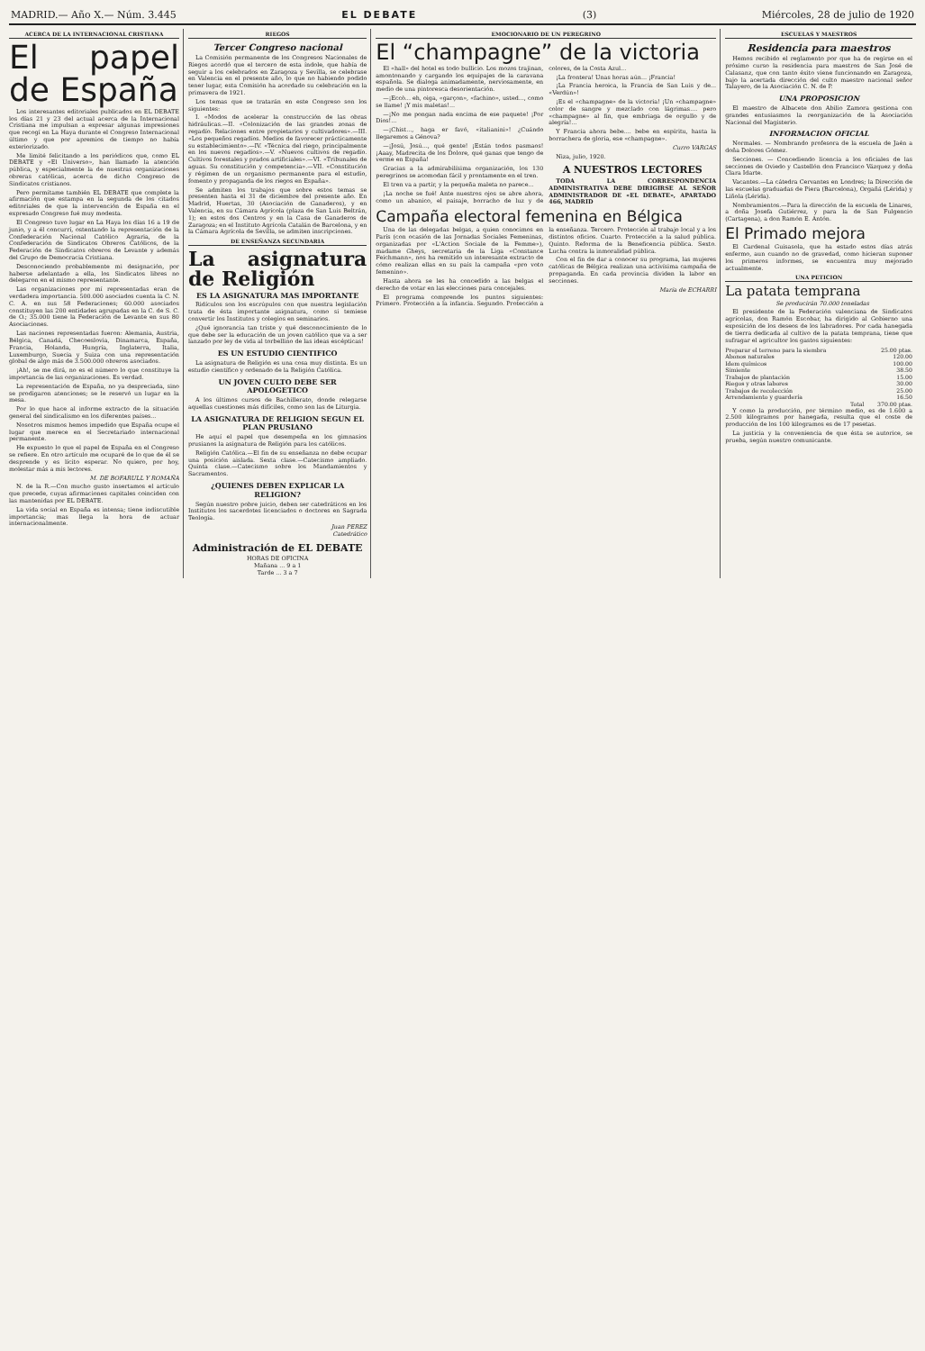MADRID.— Año X.— Núm. 3.445 EL DEBATE (3) Miércoles, 28 de julio de 1920
ACERCA DE LA INTERNACIONAL CRISTIANA
El papel de España
Los interesantes editoriales publicados en EL DEBATE los días 21 y 23 del actual acerca de la Internacional Cristiana me impulsan a expresar algunas impresiones que recogí en La Haya durante el Congreso Internacional último y que por apremios de tiempo no había exteriorizado.
Me limité felicitando a los periódicos que, como EL DEBATE y «El Universo», han llamado la atención pública, y especialmente la de nuestras organizaciones obreras católicas, acerca de dicho Congreso de Sindicatos cristianos.
Pero permítame también EL DEBATE que complete la afirmación que estampa en la segunda de los citados editoriales de que la intervención de España en el expresado Congreso fué muy modesta.
El Congreso tuvo lugar en La Haya los días 16 a 19 de junio, y a él concurrí, ostentando la representación de la Confederación Nacional Católico Agraria, de la Confederación de Sindicatos Obreros Católicos, de la Federación de Sindicatos obreros de Levante y además del Grupo de Democracia Cristiana.
Desconociendo probablemente mi designación, por haberse adelantado a ella, los Sindicatos libres no delegaron en el mismo representante.
Las organizaciones por mí representadas eran de verdadera importancia. 500.000 asociados cuenta la C. N. C. A. en sus 58 Federaciones; 60.000 asociados constituyen las 200 entidades agrupadas en la C. de S. C. de O.; 35.000 tiene la Federación de Levante en sus 80 Asociaciones.
Las naciones representadas fueron: Alemania, Austria, Bélgica, Canadá, Checoeslovia, Dinamarca, España, Francia, Holanda, Hungría, Inglaterra, Italia, Luxemburgo, Suecia y Suiza con una representación global de algo más de 3.500.000 obreros asociados.
¡Ah!, se me dirá, no es el número lo que constituye la importancia de las organizaciones. Es verdad.
La representación de España, no ya despreciada, sino se prodigaron atenciones; se le reservó un lugar en la mesa.
Por lo que hace al informe extracto de la situación general del sindicalismo en los diferentes países...
Nosotros mismos hemos impedido que España ocupe el lugar que merece en el Secretariado internacional permanente.
He expuesto lo que el papel de España en el Congreso se refiere. En otro artículo me ocuparé de lo que de él se desprende y es lícito esperar. No quiero, por hoy, molestar más a mis lectores.
M. DE BOFARULL Y ROMAÑA
N. de la R.—Con mucho gusto insertamos el artículo que precede, cuyas afirmaciones capitales coinciden con las mantenidas por EL DEBATE.
La vida social en España es intensa; tiene indiscutible importancia; mas llega la hora de actuar internacionalmente.
RIEGOS
Tercer Congreso nacional
La Comisión permanente de los Congresos Nacionales de Riegos acordó que el tercero de esta índole, que había de seguir a los celebrados en Zaragoza y Sevilla, se celebrase en Valencia en el presente año, lo que no habiendo podido tener lugar, esta Comisión ha acordado su celebración en la primavera de 1921.
Los temas que se tratarán en este Congreso son los siguientes:
I. «Modos de acelerar la construcción de las obras hidráulicas.—II. «Colonización de las grandes zonas de regadío. Relaciones entre propietarios y cultivadores».—III. «Los pequeños regadíos. Medios de favorecer prácticamente su establecimiento».—IV. «Técnica del riego, principalmente en los nuevos regadíos».—V. «Nuevos cultivos de regadío. Cultivos forestales y prados artificiales».—VI. «Tribunales de aguas. Su constitución y competencia».—VII. «Constitución y régimen de un organismo permanente para el estudio, fomento y propaganda de los riegos en España».
Se admiten los trabajos que sobre estos temas se presenten hasta el 31 de diciembre del presente año. En Madrid, Huertas, 30 (Asociación de Ganaderos), y en Valencia, en su Cámara Agrícola (plaza de San Luis Beltrán, 1); en estos dos Centros y en la Casa de Ganaderos de Zaragoza; en el Instituto Agrícola Catalán de Barcelona, y en la Cámara Agrícola de Sevilla, se admiten inscripciones.
DE ENSEÑANZA SECUNDARIA
La asignatura de Religión
ES LA ASIGNATURA MAS IMPORTANTE
Ridículos son los escrúpulos con que nuestra legislación trata de ésta importante asignatura, como si temiese convertir los Institutos y colegios en seminarios.
¿Qué ignorancia tan triste y qué desconocimiento de lo que debe ser la educación de un joven católico que va a ser lanzado por ley de vida al torbellino de las ideas escépticas!
ES UN ESTUDIO CIENTIFICO
La asignatura de Religión es una cosa muy distinta. Es un estudio científico y ordenado de la Religión Católica.
UN JOVEN CULTO DEBE SER APOLOGETICO
A los últimos cursos de Bachillerato, donde relegarse aquellas cuestiones más difíciles, como son las de Liturgia.
LA ASIGNATURA DE RELIGION SEGUN EL PLAN PRUSIANO
He aquí el papel que desempeña en los gimnasios prusianos la asignatura de Religión para los católicos.
Religión Católica.—El fin de su enseñanza no debe ocupar una posición aislada. Sexta clase.—Catecismo ampliado. Quinta clase.—Catecismo sobre los Mandamientos y Sacramentos.
¿QUIENES DEBEN EXPLICAR LA RELIGION?
Según nuestro pobre juicio, deben ser catedráticos en los Institutos los sacerdotes licenciados o doctores en Sagrada Teología.
Juan PEREZ
Catedrático
Administración de EL DEBATE
HORAS DE OFICINA
Mañana ... 9 a 1
Tarde ... 3 a 7
EMOCIONARIO DE UN PEREGRINO
El “champagne” de la victoria
El «hall» del hotel es todo bullicio. Los mozos trajinan, amontonando y cargando los equipajes de la caravana española. Se dialoga animadamente, nerviosamente, en medio de una pintoresca desorientación.
—¡Eccò... eh, oiga, «garçon», «fachino», usted..., como se llame! ¡Y mis maletas!...
—¡No me pongan nada encima de ese paquete! ¡Por Dios!...
—¡Chist..., haga er favó, «italianini»! ¿Cuándo llegaremos a Génova?
—¡Josú, Josú..., qué gente! ¡Están todos pasmaos! ¡Aaay, Madrecita de los Dolore, qué ganas que tengo de verme en España!
Gracias a la admirabilísima organización, los 130 peregrinos se acomodan fácil y prontamente en el tren.
El tren va a partir, y la pequeña maleta no parece...
¡La noche se fué! Ante nuestros ojos se abre ahora, como un abanico, el paisaje, borracho de luz y de colores, de la Costa Azul...
¡La frontera! Unas horas aún... ¡Francia!
¡La Francia heroica, la Francia de San Luis y de... «Verdún»!
¡Es el «champagne» de la victoria! ¡Un «champagne» color de sangre y mezclado con lágrimas.... pero «champagne» al fin, que embriaga de orgullo y de alegría!...
Y Francia ahora bebe.... bebe en espíritu, hasta la borrachera de gloria, ese «champagne».
Curro VARGAS
Niza, julio, 1920.
A NUESTROS LECTORES
TODA LA CORRESPONDENCIA ADMINISTRATIVA DEBE DIRIGIRSE AL SEÑOR ADMINISTRADOR DE «EL DEBATE», APARTADO 466, MADRID
Campaña electoral femenina en Bélgica
Una de las delegadas belgas, a quien conocimos en París (con ocasión de las Jornadas Sociales Femeninas, organizadas por «L'Action Sociale de la Femme»), madame Gheys, secretaria de la Liga «Constance Feichmann», nos ha remitido un interesante extracto de cómo realizan ellas en su país la campaña «pro voto femenino».
Hasta ahora se les ha concedido a las belgas el derecho de votar en las elecciones para concejales.
El programa comprende los puntos siguientes: Primero. Protección a la infancia. Segundo. Protección a la enseñanza. Tercero. Protección al trabajo local y a los distintos oficios. Cuarto. Protección a la salud pública. Quinto. Reforma de la Beneficencia pública. Sexto. Lucha contra la inmoralidad pública.
Con el fin de dar a conocer su programa, las mujeres católicas de Bélgica realizan una activísima campaña de propaganda. En cada provincia dividen la labor en secciones.
María de ECHARRI
ESCUELAS Y MAESTROS
Residencia para maestros
Hemos recibido el reglamento por que ha de regirse en el próximo curso la residencia para maestros de San José de Calasanz, que con tanto éxito viene funcionando en Zaragoza, bajo la acertada dirección del culto maestro nacional señor Talayero, de la Asociación C. N. de P.
UNA PROPOSICION
El maestro de Albacete don Abilio Zamora gestiona con grandes entusiasmos la reorganización de la Asociación Nacional del Magisterio.
INFORMACION OFICIAL
Normales. — Nombrando profesora de la escuela de Jaén a doña Dolores Gómez.
Secciones. — Concediendo licencia a los oficiales de las secciones de Oviedo y Castellón don Francisco Vázquez y doña Clara Idarte.
Vacantes.—La cátedra Cervantes en Londres; la Dirección de las escuelas graduadas de Piera (Barcelona), Orgañá (Lérida) y Liñola (Lérida).
Nombramientos.—Para la dirección de la escuela de Linares, a doña Josefa Gutiérrez, y para la de San Fulgencio (Cartagena), a don Ramón E. Antón.
El Primado mejora
El Cardenal Guisasola, que ha estado estos días atrás enfermo, aun cuando no de gravedad, como hicieran suponer los primeros informes, se encuentra muy mejorado actualmente.
UNA PETICION
La patata temprana
Se producirán 70.000 toneladas
El presidente de la Federación valenciana de Sindicatos agrícolas, don Ramón Escobar, ha dirigido al Gobierno una exposición de los deseos de los labradores. Por cada hanegada de tierra dedicada al cultivo de la patata temprana, tiene que sufragar el agricultor los gastos siguientes:
| Preparar el terreno para la siembra | 25.00 ptas. |
| Abonos naturales | 120.00 |
| Idem químicos | 100.00 |
| Simiente | 38.50 |
| Trabajos de plantación | 15.00 |
| Riegos y otras labores | 30.00 |
| Trabajos de recolección | 25.00 |
| Arrendamiento y guardería | 16.50 |
| Total | 370.00 ptas. |
Y como la producción, por término medio, es de 1.600 a 2.500 kilogramos por hanegada, resulta que el coste de producción de los 100 kilogramos es de 17 pesetas.
La justicia y la conveniencia de que ésta se autorice, se prueba, según nuestro comunicante.